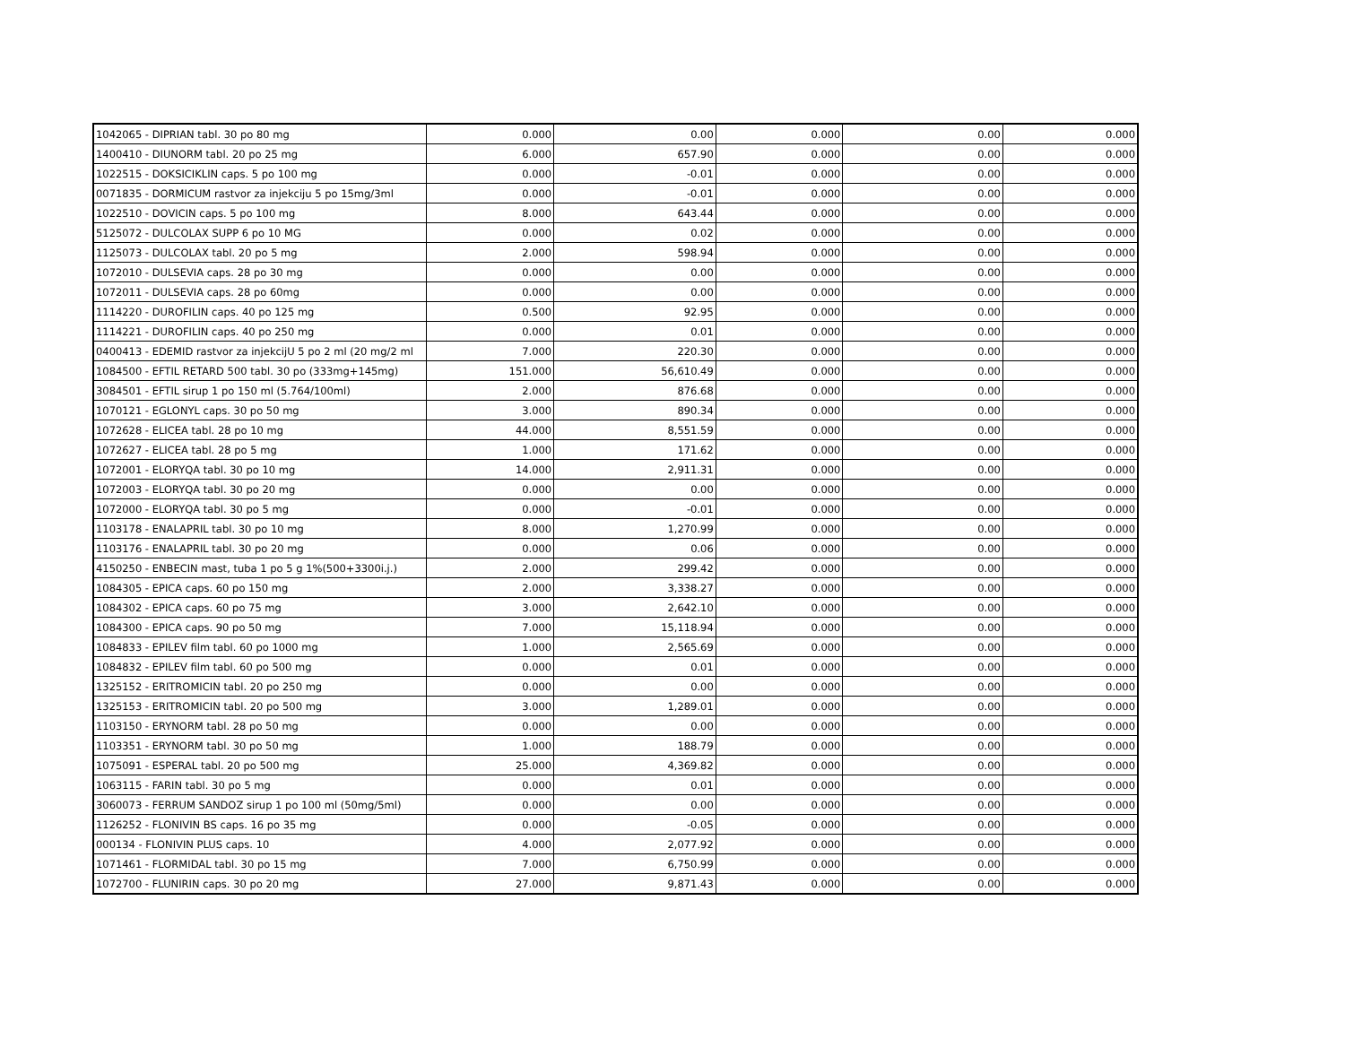| 1042065 - DIPRIAN tabl. 30 po 80 mg | 0.000 | 0.00 | 0.000 | 0.00 | 0.000 |
| 1400410 - DIUNORM tabl. 20 po 25 mg | 6.000 | 657.90 | 0.000 | 0.00 | 0.000 |
| 1022515 - DOKSICIKLIN caps. 5 po 100 mg | 0.000 | -0.01 | 0.000 | 0.00 | 0.000 |
| 0071835 - DORMICUM rastvor za injekciju 5 po 15mg/3ml | 0.000 | -0.01 | 0.000 | 0.00 | 0.000 |
| 1022510 - DOVICIN caps. 5 po 100 mg | 8.000 | 643.44 | 0.000 | 0.00 | 0.000 |
| 5125072 - DULCOLAX SUPP 6 po 10 MG | 0.000 | 0.02 | 0.000 | 0.00 | 0.000 |
| 1125073 - DULCOLAX tabl. 20 po 5 mg | 2.000 | 598.94 | 0.000 | 0.00 | 0.000 |
| 1072010 - DULSEVIA caps. 28 po 30 mg | 0.000 | 0.00 | 0.000 | 0.00 | 0.000 |
| 1072011 - DULSEVIA caps. 28 po 60mg | 0.000 | 0.00 | 0.000 | 0.00 | 0.000 |
| 1114220 - DUROFILIN caps. 40 po 125 mg | 0.500 | 92.95 | 0.000 | 0.00 | 0.000 |
| 1114221 - DUROFILIN caps. 40 po 250 mg | 0.000 | 0.01 | 0.000 | 0.00 | 0.000 |
| 0400413 - EDEMID rastvor za injekcijU 5 po 2 ml (20 mg/2 ml | 7.000 | 220.30 | 0.000 | 0.00 | 0.000 |
| 1084500 - EFTIL RETARD 500 tabl. 30 po (333mg+145mg) | 151.000 | 56,610.49 | 0.000 | 0.00 | 0.000 |
| 3084501 - EFTIL sirup 1 po 150 ml (5.764/100ml) | 2.000 | 876.68 | 0.000 | 0.00 | 0.000 |
| 1070121 - EGLONYL caps. 30 po 50 mg | 3.000 | 890.34 | 0.000 | 0.00 | 0.000 |
| 1072628 - ELICEA tabl. 28 po 10 mg | 44.000 | 8,551.59 | 0.000 | 0.00 | 0.000 |
| 1072627 - ELICEA tabl. 28 po 5 mg | 1.000 | 171.62 | 0.000 | 0.00 | 0.000 |
| 1072001 - ELORYQA tabl. 30 po 10 mg | 14.000 | 2,911.31 | 0.000 | 0.00 | 0.000 |
| 1072003 - ELORYQA tabl. 30 po 20 mg | 0.000 | 0.00 | 0.000 | 0.00 | 0.000 |
| 1072000 - ELORYQA tabl. 30 po 5 mg | 0.000 | -0.01 | 0.000 | 0.00 | 0.000 |
| 1103178 - ENALAPRIL tabl. 30 po 10 mg | 8.000 | 1,270.99 | 0.000 | 0.00 | 0.000 |
| 1103176 - ENALAPRIL tabl. 30 po 20 mg | 0.000 | 0.06 | 0.000 | 0.00 | 0.000 |
| 4150250 - ENBECIN mast, tuba 1 po 5 g 1%(500+3300i.j.) | 2.000 | 299.42 | 0.000 | 0.00 | 0.000 |
| 1084305 - EPICA caps. 60 po 150 mg | 2.000 | 3,338.27 | 0.000 | 0.00 | 0.000 |
| 1084302 - EPICA caps. 60 po 75 mg | 3.000 | 2,642.10 | 0.000 | 0.00 | 0.000 |
| 1084300 - EPICA caps. 90 po 50 mg | 7.000 | 15,118.94 | 0.000 | 0.00 | 0.000 |
| 1084833 - EPILEV film tabl. 60 po 1000 mg | 1.000 | 2,565.69 | 0.000 | 0.00 | 0.000 |
| 1084832 - EPILEV film tabl. 60 po 500 mg | 0.000 | 0.01 | 0.000 | 0.00 | 0.000 |
| 1325152 - ERITROMICIN tabl. 20 po 250 mg | 0.000 | 0.00 | 0.000 | 0.00 | 0.000 |
| 1325153 - ERITROMICIN tabl. 20 po 500 mg | 3.000 | 1,289.01 | 0.000 | 0.00 | 0.000 |
| 1103150 - ERYNORM tabl. 28 po 50 mg | 0.000 | 0.00 | 0.000 | 0.00 | 0.000 |
| 1103351 - ERYNORM tabl. 30 po 50 mg | 1.000 | 188.79 | 0.000 | 0.00 | 0.000 |
| 1075091 - ESPERAL tabl. 20 po 500 mg | 25.000 | 4,369.82 | 0.000 | 0.00 | 0.000 |
| 1063115 - FARIN tabl. 30 po 5 mg | 0.000 | 0.01 | 0.000 | 0.00 | 0.000 |
| 3060073 - FERRUM SANDOZ sirup 1 po 100 ml (50mg/5ml) | 0.000 | 0.00 | 0.000 | 0.00 | 0.000 |
| 1126252 - FLONIVIN BS caps. 16 po 35 mg | 0.000 | -0.05 | 0.000 | 0.00 | 0.000 |
| 000134 - FLONIVIN PLUS caps. 10 | 4.000 | 2,077.92 | 0.000 | 0.00 | 0.000 |
| 1071461 - FLORMIDAL tabl. 30 po 15 mg | 7.000 | 6,750.99 | 0.000 | 0.00 | 0.000 |
| 1072700 - FLUNIRIN caps. 30 po 20 mg | 27.000 | 9,871.43 | 0.000 | 0.00 | 0.000 |